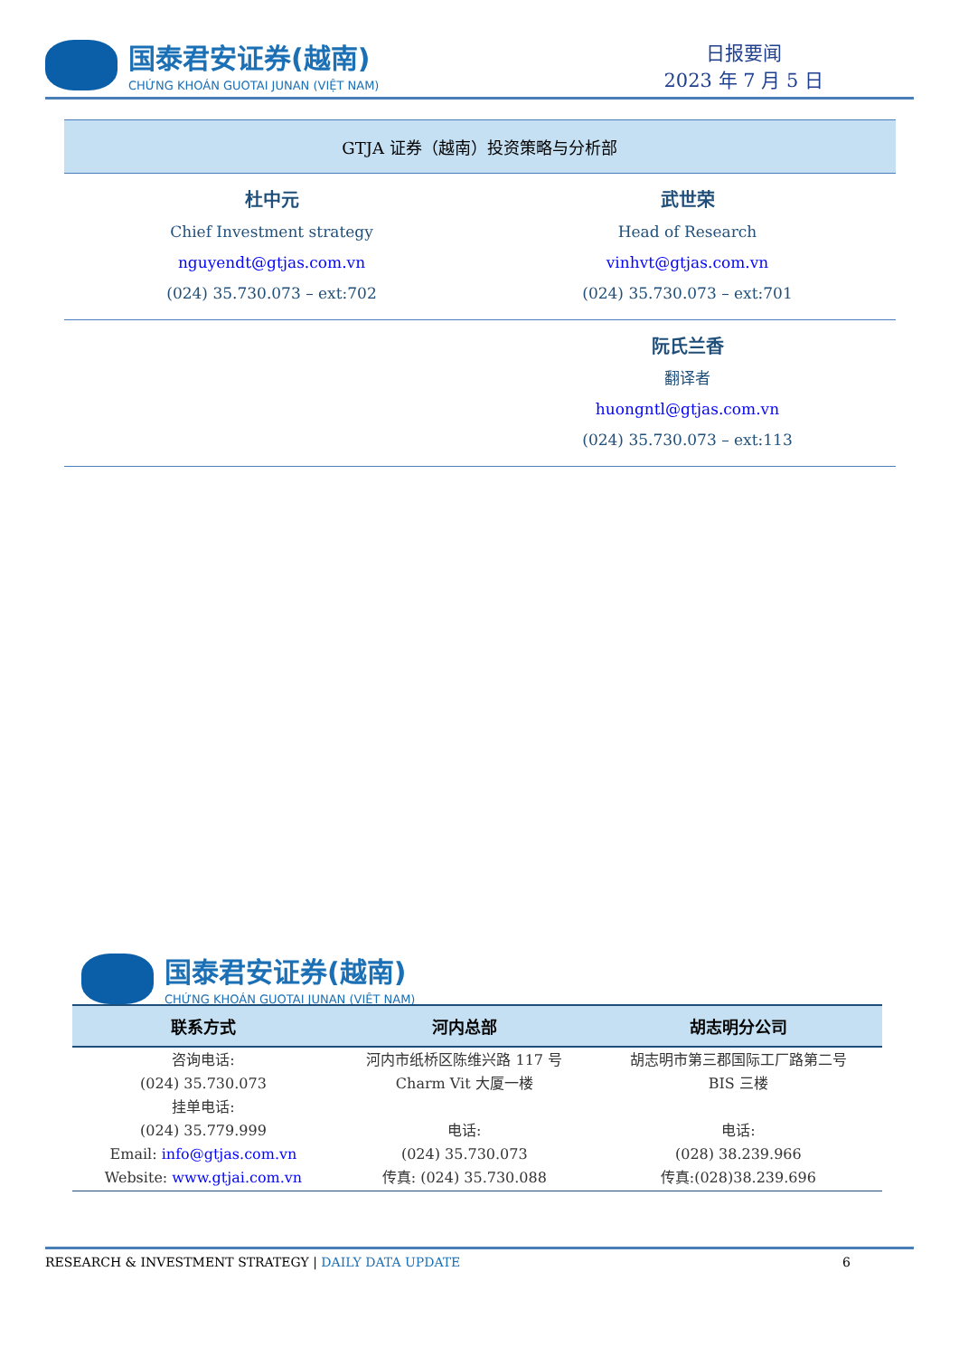国泰君安证券(越南)
CHỨNG KHOÁN GUOTAI JUNAN (VIỆT NAM)
日报要闻
2023 年 7 月 5 日
| GTJA 证券（越南）投资策略与分析部 | |
| 杜中元 Chief Investment strategy nguyendt@gtjas.com.vn (024) 35.730.073 – ext:702 | 武世荣 Head of Research vinhvt@gtjas.com.vn (024) 35.730.073 – ext:701 |
| | 阮氏兰香 翻译者 huongntl@gtjas.com.vn (024) 35.730.073 – ext:113 |
国泰君安证券(越南)
CHỨNG KHOÁN GUOTAI JUNAN (VIỆT NAM)
| 联系方式 | 河内总部 | 胡志明分公司 |
| --- | --- | --- |
| 咨询电话: (024) 35.730.073 挂单电话: (024) 35.779.999 Email: info@gtjas.com.vn Website: www.gtjai.com.vn | 河内市纸桥区陈维兴路 117 号 Charm Vit 大厦一楼 电话: (024) 35.730.073 传真: (024) 35.730.088 | 胡志明市第三郡国际工厂路第二号 BIS 三楼 电话: (028) 38.239.966 传真:(028)38.239.696 |
RESEARCH & INVESTMENT STRATEGY | DAILY DATA UPDATE 6